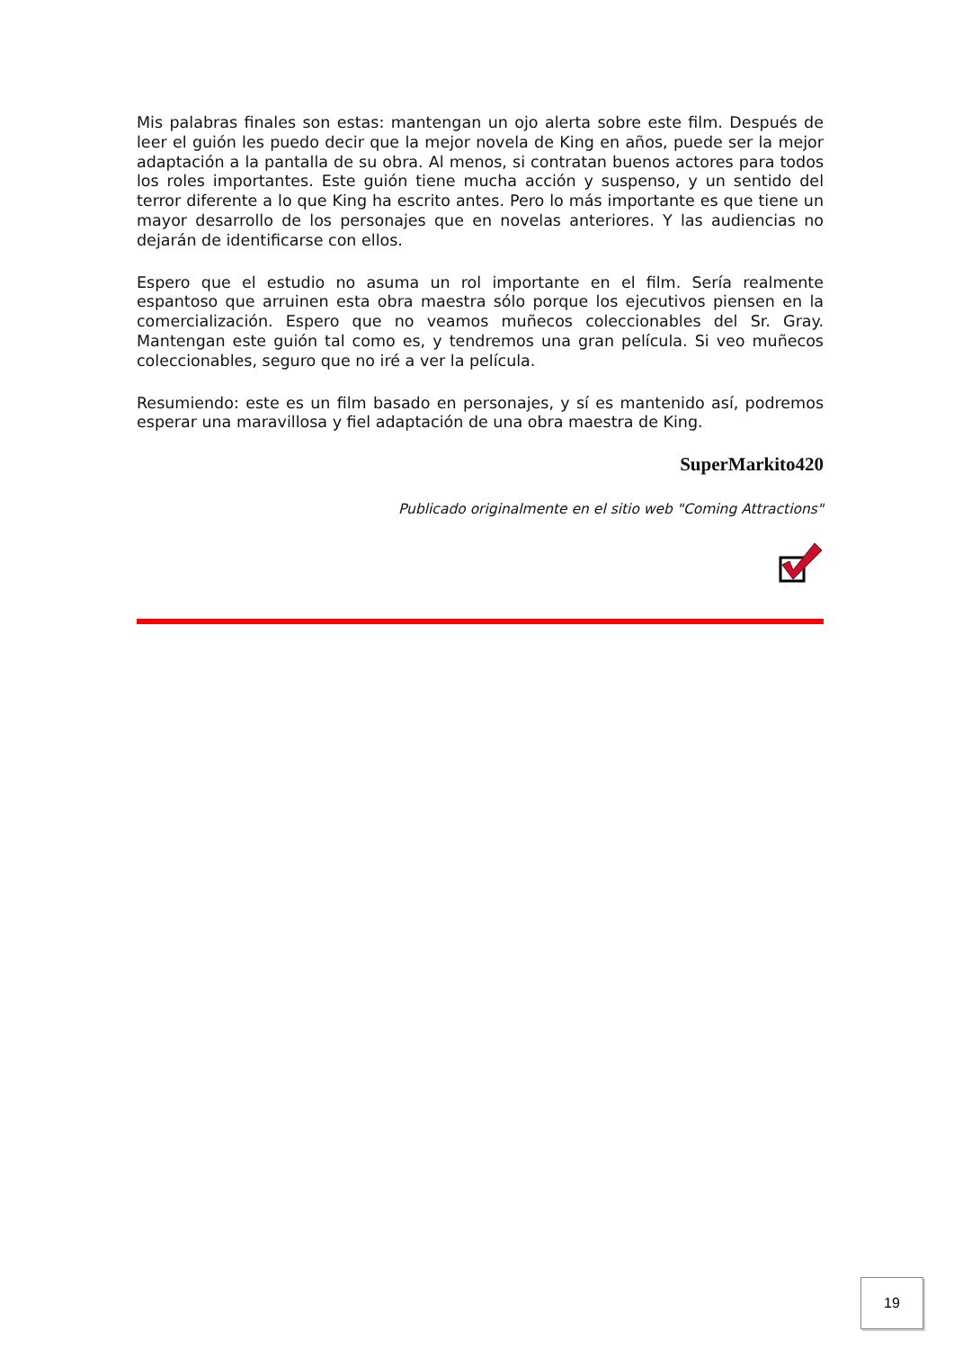Mis palabras finales son estas: mantengan un ojo alerta sobre este film. Después de leer el guión les puedo decir que la mejor novela de King en años, puede ser la mejor adaptación a la pantalla de su obra. Al menos, si contratan buenos actores para todos los roles importantes. Este guión tiene mucha acción y suspenso, y un sentido del terror diferente a lo que King ha escrito antes. Pero lo más importante es que tiene un mayor desarrollo de los personajes que en novelas anteriores. Y las audiencias no dejarán de identificarse con ellos.
Espero que el estudio no asuma un rol importante en el film. Sería realmente espantoso que arruinen esta obra maestra sólo porque los ejecutivos piensen en la comercialización. Espero que no veamos muñecos coleccionables del Sr. Gray. Mantengan este guión tal como es, y tendremos una gran película. Si veo muñecos coleccionables, seguro que no iré a ver la película.
Resumiendo: este es un film basado en personajes, y sí es mantenido así, podremos esperar una maravillosa y fiel adaptación de una obra maestra de King.
SuperMarkito420
Publicado originalmente en el sitio web "Coming Attractions"
19